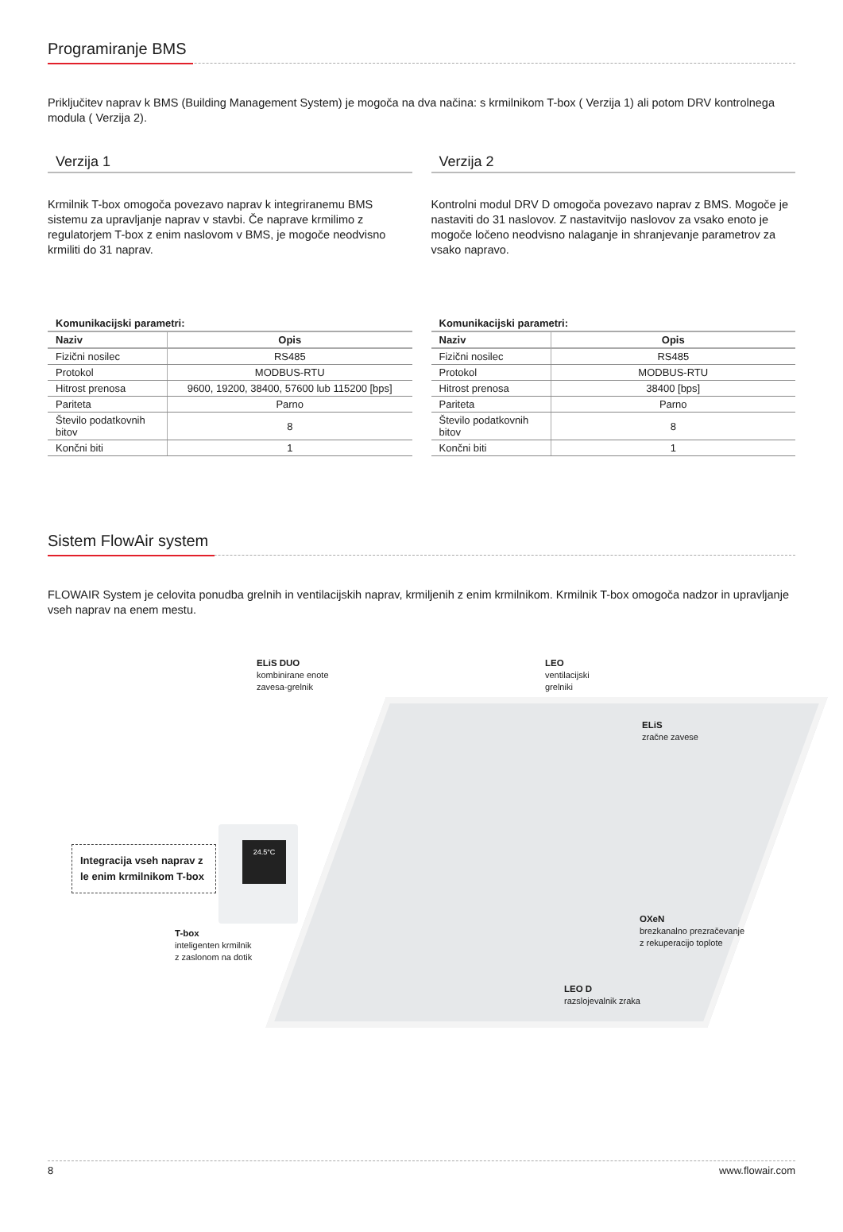Programiranje BMS
Priključitev naprav k BMS (Building Management System) je mogoča na dva načina: s krmilnikom T-box ( Verzija 1) ali potom DRV kontrolnega modula ( Verzija 2).
Verzija 1
Krmilnik T-box omogoča povezavo naprav k integriranemu BMS sistemu za upravljanje naprav v stavbi. Če naprave krmilimo z regulatorjem T-box z enim naslovom v BMS, je mogoče neodvisno krmiliti do 31 naprav.
Verzija 2
Kontrolni modul DRV D omogoča povezavo naprav z BMS. Mogoče je nastaviti do 31 naslovov. Z nastavitvijo naslovov za vsako enoto je mogoče ločeno neodvisno nalaganje in shranjevanje parametrov za vsako napravo.
Komunikacijski parametri:
| Naziv | Opis |
| --- | --- |
| Fizični nosilec | RS485 |
| Protokol | MODBUS-RTU |
| Hitrost prenosa | 9600, 19200, 38400, 57600 lub 115200 [bps] |
| Pariteta | Parno |
| Število podatkovnih bitov | 8 |
| Končni biti | 1 |
Komunikacijski parametri:
| Naziv | Opis |
| --- | --- |
| Fizični nosilec | RS485 |
| Protokol | MODBUS-RTU |
| Hitrost prenosa | 38400 [bps] |
| Pariteta | Parno |
| Število podatkovnih bitov | 8 |
| Končni biti | 1 |
Sistem FlowAir system
FLOWAIR System je celovita ponudba grelnih in ventilacijskih naprav, krmiljenih z enim krmilnikom. Krmilnik T-box omogoča nadzor in upravljanje vseh naprav na enem mestu.
ELiS DUO
kombinirane enote
zavesa-grelnik
LEO
ventilacijski
grelniki
ELiS
zračne zavese
Integracija vseh naprav z le enim krmilnikom T-box
24.5°C
T-box
inteligenten krmilnik
z zaslonom na dotik
OXeN
brezkanalno prezračevanje
z rekuperacijo toplote
LEO D
razslojevalnik zraka
8 www.flowair.com